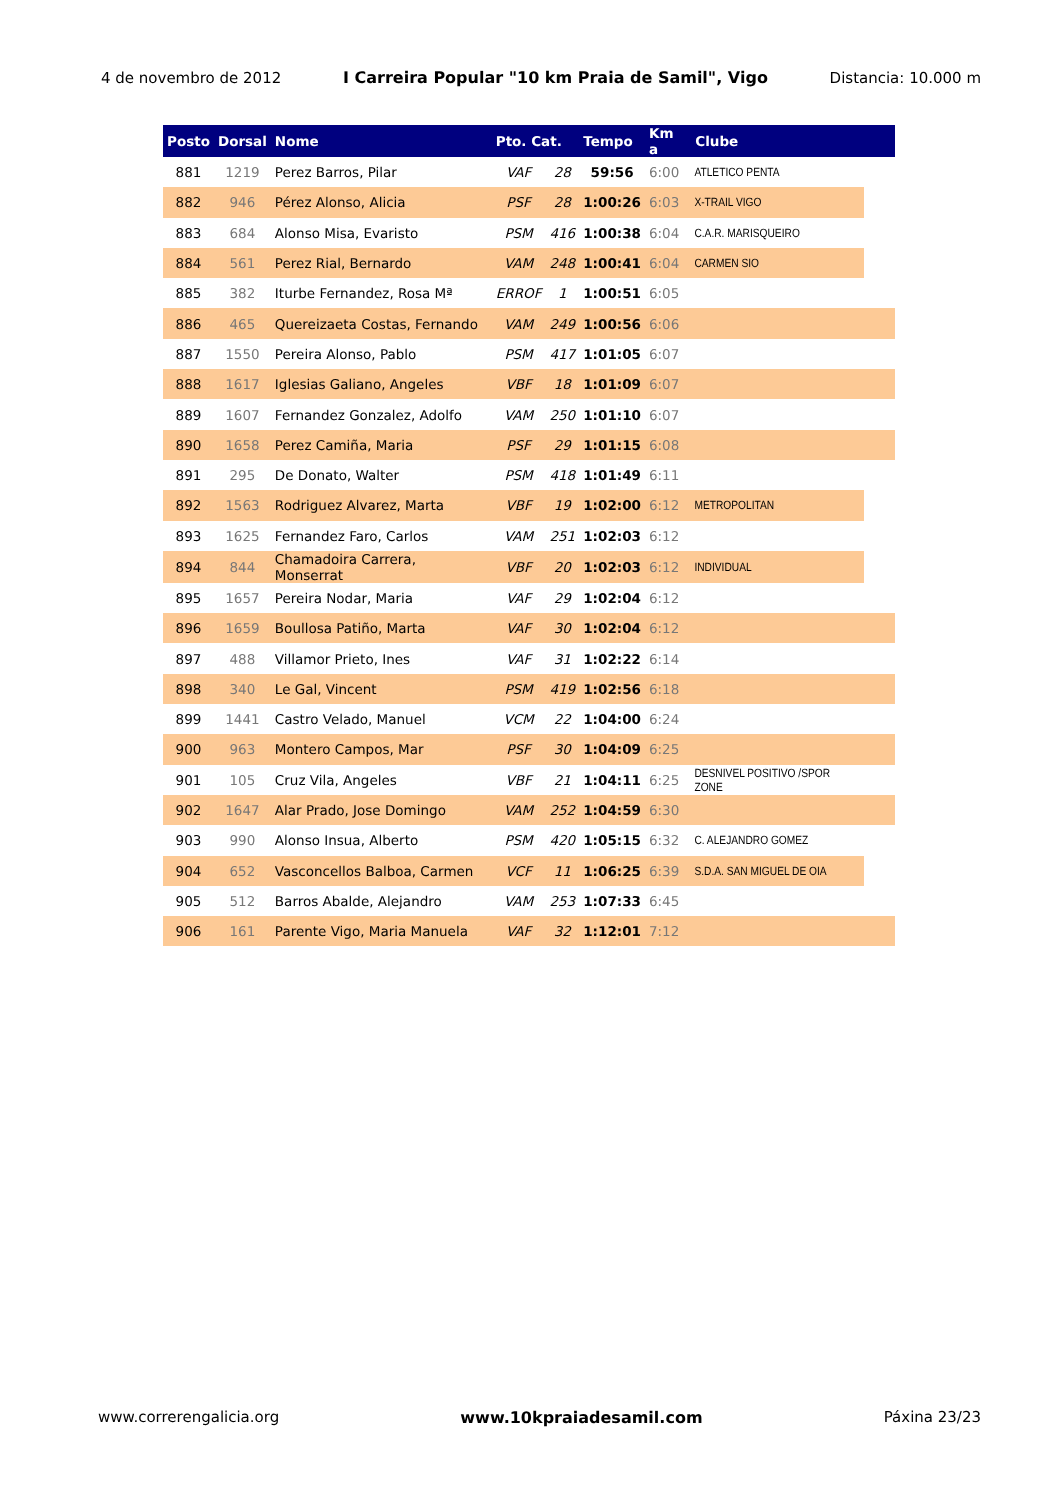4 de novembro de 2012 I Carreira Popular "10 km Praia de Samil", Vigo Distancia: 10.000 m
| Posto | Dorsal | Nome | Pto. Cat. | | Tempo | Km a | Clube |
| --- | --- | --- | --- | --- | --- | --- | --- |
| 881 | 1219 | Perez Barros, Pilar | VAF | 28 | 59:56 | 6:00 | ATLETICO PENTA |
| 882 | 946 | Pérez Alonso, Alicia | PSF | 28 | 1:00:26 | 6:03 | X-TRAIL VIGO |
| 883 | 684 | Alonso Misa, Evaristo | PSM | 416 | 1:00:38 | 6:04 | C.A.R. MARISQUEIRO |
| 884 | 561 | Perez Rial, Bernardo | VAM | 248 | 1:00:41 | 6:04 | CARMEN SIO |
| 885 | 382 | Iturbe Fernandez, Rosa Mª | ERROF | 1 | 1:00:51 | 6:05 | |
| 886 | 465 | Quereizaeta Costas, Fernando | VAM | 249 | 1:00:56 | 6:06 | |
| 887 | 1550 | Pereira Alonso, Pablo | PSM | 417 | 1:01:05 | 6:07 | |
| 888 | 1617 | Iglesias Galiano, Angeles | VBF | 18 | 1:01:09 | 6:07 | |
| 889 | 1607 | Fernandez Gonzalez, Adolfo | VAM | 250 | 1:01:10 | 6:07 | |
| 890 | 1658 | Perez Camiña, Maria | PSF | 29 | 1:01:15 | 6:08 | |
| 891 | 295 | De Donato, Walter | PSM | 418 | 1:01:49 | 6:11 | |
| 892 | 1563 | Rodriguez Alvarez, Marta | VBF | 19 | 1:02:00 | 6:12 | METROPOLITAN |
| 893 | 1625 | Fernandez Faro, Carlos | VAM | 251 | 1:02:03 | 6:12 | |
| 894 | 844 | Chamadoira Carrera, Monserrat | VBF | 20 | 1:02:03 | 6:12 | INDIVIDUAL |
| 895 | 1657 | Pereira Nodar, Maria | VAF | 29 | 1:02:04 | 6:12 | |
| 896 | 1659 | Boullosa Patiño, Marta | VAF | 30 | 1:02:04 | 6:12 | |
| 897 | 488 | Villamor Prieto, Ines | VAF | 31 | 1:02:22 | 6:14 | |
| 898 | 340 | Le Gal, Vincent | PSM | 419 | 1:02:56 | 6:18 | |
| 899 | 1441 | Castro Velado, Manuel | VCM | 22 | 1:04:00 | 6:24 | |
| 900 | 963 | Montero Campos, Mar | PSF | 30 | 1:04:09 | 6:25 | |
| 901 | 105 | Cruz Vila, Angeles | VBF | 21 | 1:04:11 | 6:25 | DESNIVEL POSITIVO /SPOR ZONE |
| 902 | 1647 | Alar Prado, Jose Domingo | VAM | 252 | 1:04:59 | 6:30 | |
| 903 | 990 | Alonso Insua, Alberto | PSM | 420 | 1:05:15 | 6:32 | C. ALEJANDRO GOMEZ |
| 904 | 652 | Vasconcellos Balboa, Carmen | VCF | 11 | 1:06:25 | 6:39 | S.D.A. SAN MIGUEL DE OIA |
| 905 | 512 | Barros Abalde, Alejandro | VAM | 253 | 1:07:33 | 6:45 | |
| 906 | 161 | Parente Vigo, Maria Manuela | VAF | 32 | 1:12:01 | 7:12 | |
www.correrengalicia.org www.10kpraiadesamil.com Páxina 23/23